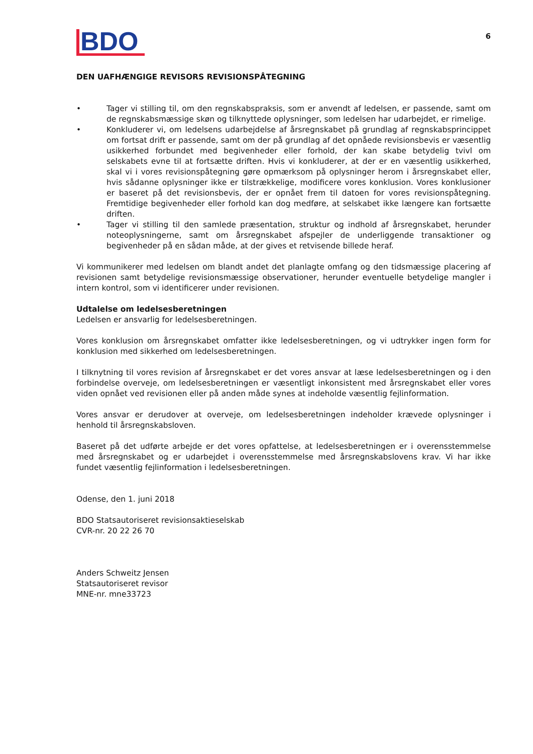BDO
6
DEN UAFHÆNGIGE REVISORS REVISIONSPÅTEGNING
• Tager vi stilling til, om den regnskabspraksis, som er anvendt af ledelsen, er passende, samt om de regnskabsmæssige skøn og tilknyttede oplysninger, som ledelsen har udarbejdet, er rimelige.
• Konkluderer vi, om ledelsens udarbejdelse af årsregnskabet på grundlag af regnskabsprincippet om fortsat drift er passende, samt om der på grundlag af det opnåede revisionsbevis er væsentlig usikkerhed forbundet med begivenheder eller forhold, der kan skabe betydelig tvivl om selskabets evne til at fortsætte driften. Hvis vi konkluderer, at der er en væsentlig usikkerhed, skal vi i vores revisionspåtegning gøre opmærksom på oplysninger herom i årsregnskabet eller, hvis sådanne oplysninger ikke er tilstrækkelige, modificere vores konklusion. Vores konklusioner er baseret på det revisionsbevis, der er opnået frem til datoen for vores revisionspåtegning. Fremtidige begivenheder eller forhold kan dog medføre, at selskabet ikke længere kan fortsætte driften.
• Tager vi stilling til den samlede præsentation, struktur og indhold af årsregnskabet, herunder noteoplysningerne, samt om årsregnskabet afspejler de underliggende transaktioner og begivenheder på en sådan måde, at der gives et retvisende billede heraf.
Vi kommunikerer med ledelsen om blandt andet det planlagte omfang og den tidsmæssige placering af revisionen samt betydelige revisionsmæssige observationer, herunder eventuelle betydelige mangler i intern kontrol, som vi identificerer under revisionen.
Udtalelse om ledelsesberetningen
Ledelsen er ansvarlig for ledelsesberetningen.
Vores konklusion om årsregnskabet omfatter ikke ledelsesberetningen, og vi udtrykker ingen form for konklusion med sikkerhed om ledelsesberetningen.
I tilknytning til vores revision af årsregnskabet er det vores ansvar at læse ledelsesberetningen og i den forbindelse overveje, om ledelsesberetningen er væsentligt inkonsistent med årsregnskabet eller vores viden opnået ved revisionen eller på anden måde synes at indeholde væsentlig fejlinformation.
Vores ansvar er derudover at overveje, om ledelsesberetningen indeholder krævede oplysninger i henhold til årsregnskabsloven.
Baseret på det udførte arbejde er det vores opfattelse, at ledelsesberetningen er i overensstemmelse med årsregnskabet og er udarbejdet i overensstemmelse med årsregnskabslovens krav. Vi har ikke fundet væsentlig fejlinformation i ledelsesberetningen.
Odense, den 1. juni 2018
BDO Statsautoriseret revisionsaktieselskab
CVR-nr. 20 22 26 70
Anders Schweitz Jensen
Statsautoriseret revisor
MNE-nr. mne33723